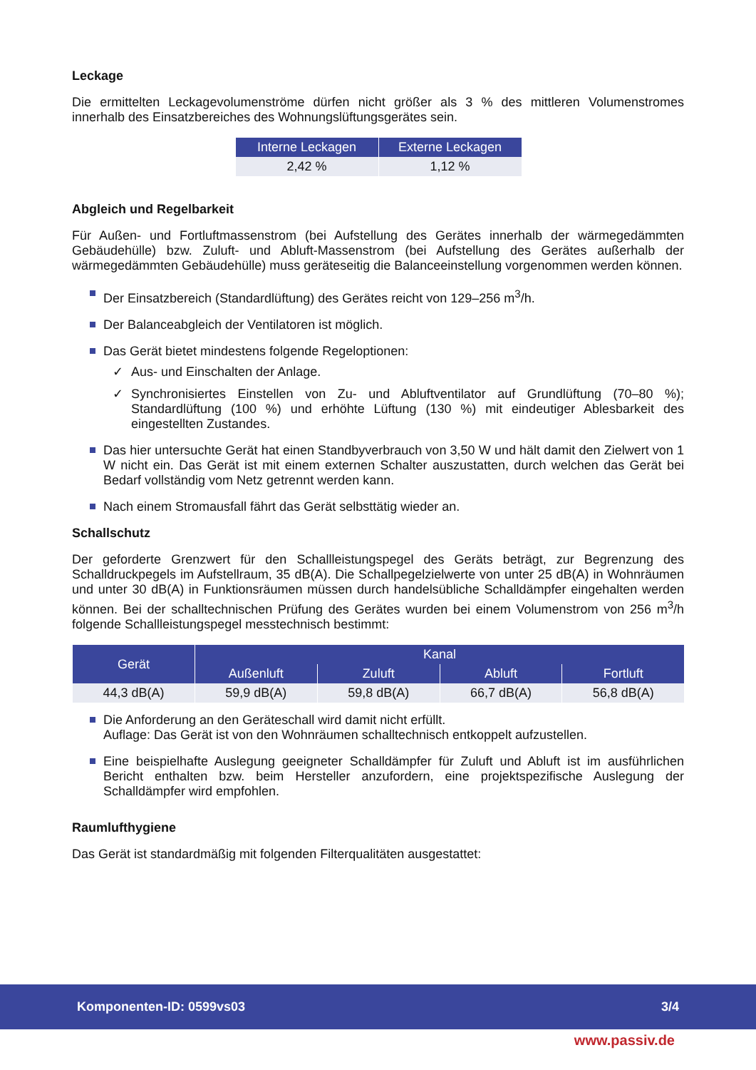Leckage
Die ermittelten Leckagevolumenströme dürfen nicht größer als 3 % des mittleren Volumenstromes innerhalb des Einsatzbereiches des Wohnungslüftungsgerätes sein.
| Interne Leckagen | Externe Leckagen |
| --- | --- |
| 2,42 % | 1,12 % |
Abgleich und Regelbarkeit
Für Außen- und Fortluftmassenstrom (bei Aufstellung des Gerätes innerhalb der wärmegedämmten Gebäudehülle) bzw. Zuluft- und Abluft-Massenstrom (bei Aufstellung des Gerätes außerhalb der wärmegedämmten Gebäudehülle) muss geräteseitig die Balanceeinstellung vorgenommen werden können.
Der Einsatzbereich (Standardlüftung) des Gerätes reicht von 129–256 m<sup>3</sup>/h.
Der Balanceabgleich der Ventilatoren ist möglich.
Das Gerät bietet mindestens folgende Regeloptionen:
✓ Aus- und Einschalten der Anlage.
✓ Synchronisiertes Einstellen von Zu- und Abluftventilator auf Grundlüftung (70–80 %); Standardlüftung (100 %) und erhöhte Lüftung (130 %) mit eindeutiger Ablesbarkeit des eingestellten Zustandes.
Das hier untersuchte Gerät hat einen Standbyverbrauch von 3,50 W und hält damit den Zielwert von 1 W nicht ein. Das Gerät ist mit einem externen Schalter auszustatten, durch welchen das Gerät bei Bedarf vollständig vom Netz getrennt werden kann.
Nach einem Stromausfall fährt das Gerät selbsttätig wieder an.
Schallschutz
Der geforderte Grenzwert für den Schallleistungspegel des Geräts beträgt, zur Begrenzung des Schalldruckpegels im Aufstellraum, 35 dB(A). Die Schallpegelzielwerte von unter 25 dB(A) in Wohnräumen und unter 30 dB(A) in Funktionsräumen müssen durch handelsübliche Schalldämpfer eingehalten werden können. Bei der schalltechnischen Prüfung des Gerätes wurden bei einem Volumenstrom von 256 m<sup>3</sup>/h folgende Schallleistungspegel messtechnisch bestimmt:
| Gerät | Kanal | | | |
| --- | --- | --- | --- | --- |
| | Außenluft | Zuluft | Abluft | Fortluft |
| 44,3 dB(A) | 59,9 dB(A) | 59,8 dB(A) | 66,7 dB(A) | 56,8 dB(A) |
Die Anforderung an den Geräteschall wird damit nicht erfüllt.
Auflage: Das Gerät ist von den Wohnräumen schalltechnisch entkoppelt aufzustellen.
Eine beispielhafte Auslegung geeigneter Schalldämpfer für Zuluft und Abluft ist im ausführlichen Bericht enthalten bzw. beim Hersteller anzufordern, eine projektspezifische Auslegung der Schalldämpfer wird empfohlen.
Raumlufthygiene
Das Gerät ist standardmäßig mit folgenden Filterqualitäten ausgestattet:
Komponenten-ID: 0599vs03 3/4
www.passiv.de